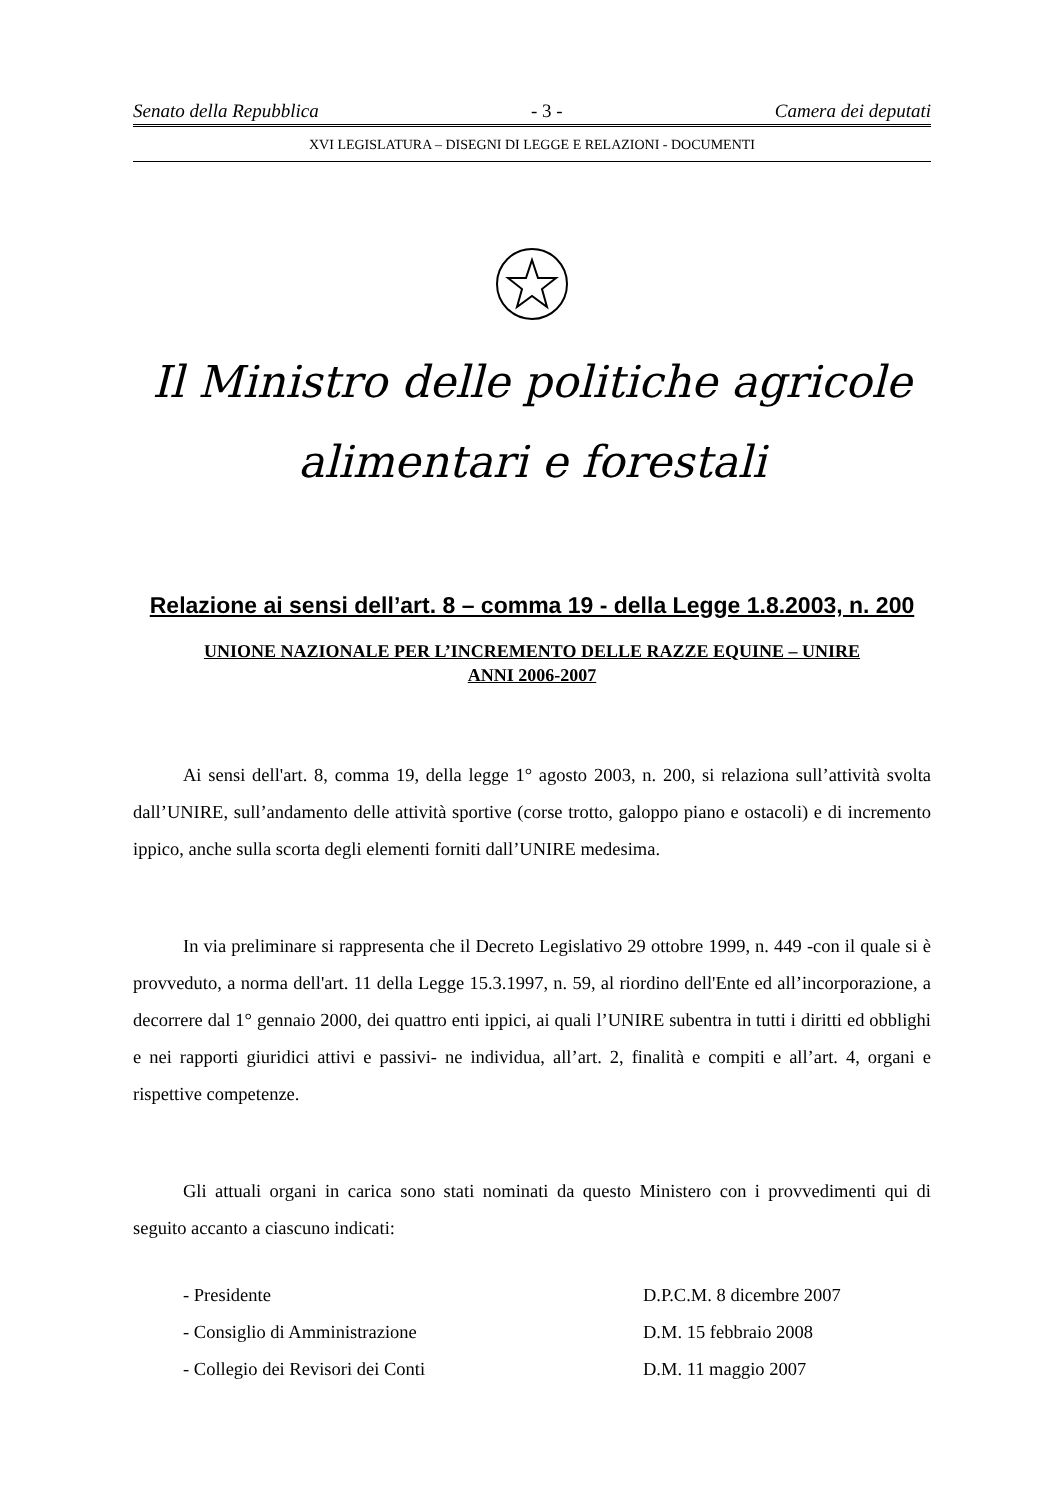Senato della Repubblica - 3 - Camera dei deputati
XVI LEGISLATURA – DISEGNI DI LEGGE E RELAZIONI - DOCUMENTI
Il Ministro delle politiche agricole
alimentari e forestali
Relazione ai sensi dell’art. 8 – comma 19 - della Legge 1.8.2003, n. 200
UNIONE NAZIONALE PER L’INCREMENTO DELLE RAZZE EQUINE – UNIRE
ANNI 2006-2007
Ai sensi dell'art. 8, comma 19, della legge 1° agosto 2003, n. 200, si relaziona sull’attività svolta dall’UNIRE, sull’andamento delle attività sportive (corse trotto, galoppo piano e ostacoli) e di incremento ippico, anche sulla scorta degli elementi forniti dall’UNIRE medesima.
In via preliminare si rappresenta che il Decreto Legislativo 29 ottobre 1999, n. 449 -con il quale si è provveduto, a norma dell'art. 11 della Legge 15.3.1997, n. 59, al riordino dell'Ente ed all’incorporazione, a decorrere dal 1° gennaio 2000, dei quattro enti ippici, ai quali l’UNIRE subentra in tutti i diritti ed obblighi e nei rapporti giuridici attivi e passivi- ne individua, all’art. 2, finalità e compiti e all’art. 4, organi e rispettive competenze.
Gli attuali organi in carica sono stati nominati da questo Ministero con i provvedimenti qui di seguito accanto a ciascuno indicati:
- Presidente D.P.C.M. 8 dicembre 2007 - Consiglio di Amministrazione D.M. 15 febbraio 2008 - Collegio dei Revisori dei Conti D.M. 11 maggio 2007